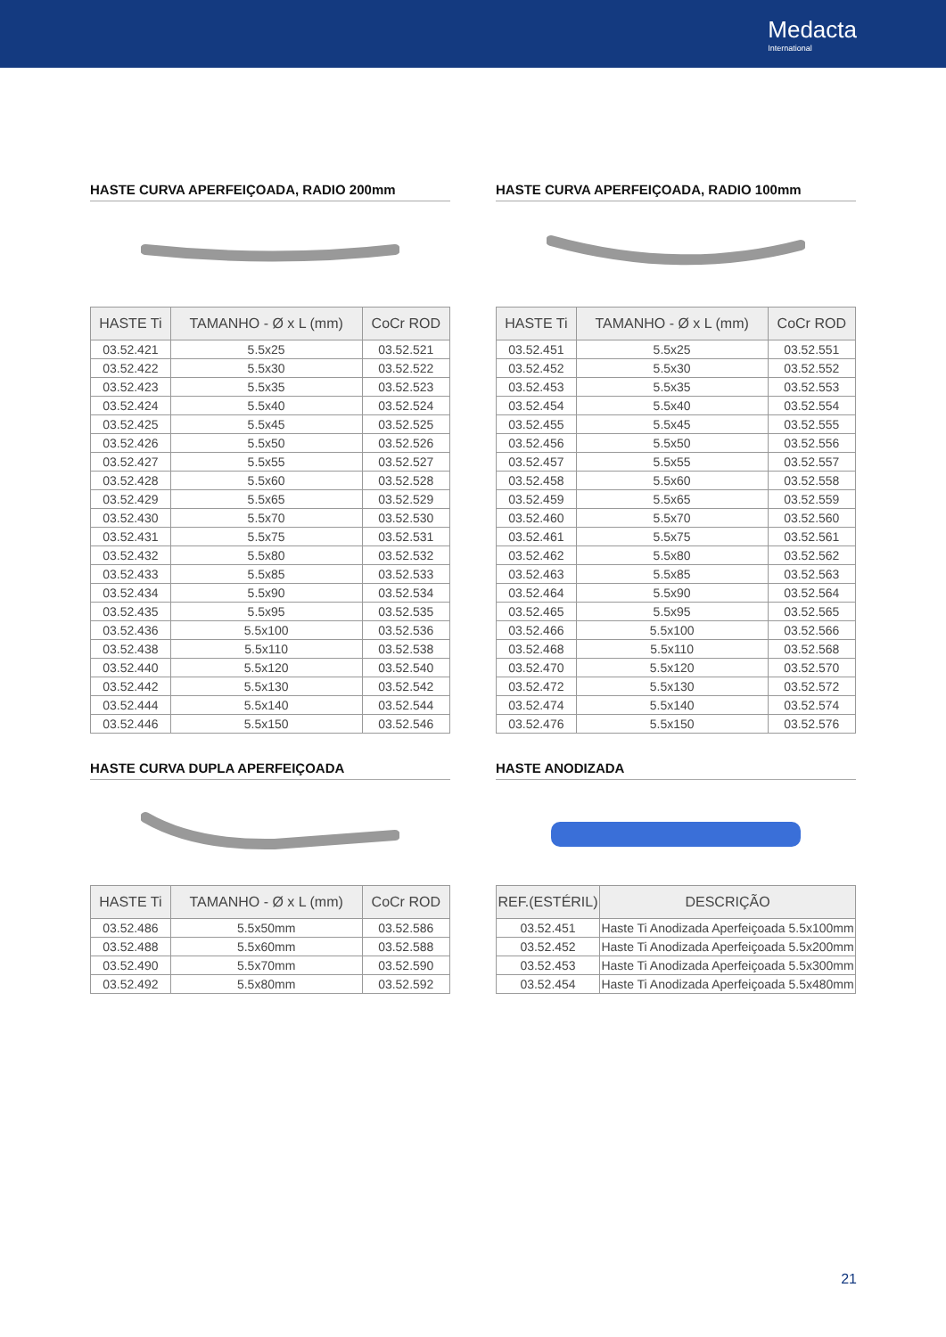Medacta
International
HASTE CURVA APERFEIÇOADA, RADIO 200mm
| HASTE Ti | TAMANHO - Ø x L (mm) | CoCr ROD |
| --- | --- | --- |
| 03.52.421 | 5.5x25 | 03.52.521 |
| 03.52.422 | 5.5x30 | 03.52.522 |
| 03.52.423 | 5.5x35 | 03.52.523 |
| 03.52.424 | 5.5x40 | 03.52.524 |
| 03.52.425 | 5.5x45 | 03.52.525 |
| 03.52.426 | 5.5x50 | 03.52.526 |
| 03.52.427 | 5.5x55 | 03.52.527 |
| 03.52.428 | 5.5x60 | 03.52.528 |
| 03.52.429 | 5.5x65 | 03.52.529 |
| 03.52.430 | 5.5x70 | 03.52.530 |
| 03.52.431 | 5.5x75 | 03.52.531 |
| 03.52.432 | 5.5x80 | 03.52.532 |
| 03.52.433 | 5.5x85 | 03.52.533 |
| 03.52.434 | 5.5x90 | 03.52.534 |
| 03.52.435 | 5.5x95 | 03.52.535 |
| 03.52.436 | 5.5x100 | 03.52.536 |
| 03.52.438 | 5.5x110 | 03.52.538 |
| 03.52.440 | 5.5x120 | 03.52.540 |
| 03.52.442 | 5.5x130 | 03.52.542 |
| 03.52.444 | 5.5x140 | 03.52.544 |
| 03.52.446 | 5.5x150 | 03.52.546 |
HASTE CURVA APERFEIÇOADA, RADIO 100mm
| HASTE Ti | TAMANHO - Ø x L (mm) | CoCr ROD |
| --- | --- | --- |
| 03.52.451 | 5.5x25 | 03.52.551 |
| 03.52.452 | 5.5x30 | 03.52.552 |
| 03.52.453 | 5.5x35 | 03.52.553 |
| 03.52.454 | 5.5x40 | 03.52.554 |
| 03.52.455 | 5.5x45 | 03.52.555 |
| 03.52.456 | 5.5x50 | 03.52.556 |
| 03.52.457 | 5.5x55 | 03.52.557 |
| 03.52.458 | 5.5x60 | 03.52.558 |
| 03.52.459 | 5.5x65 | 03.52.559 |
| 03.52.460 | 5.5x70 | 03.52.560 |
| 03.52.461 | 5.5x75 | 03.52.561 |
| 03.52.462 | 5.5x80 | 03.52.562 |
| 03.52.463 | 5.5x85 | 03.52.563 |
| 03.52.464 | 5.5x90 | 03.52.564 |
| 03.52.465 | 5.5x95 | 03.52.565 |
| 03.52.466 | 5.5x100 | 03.52.566 |
| 03.52.468 | 5.5x110 | 03.52.568 |
| 03.52.470 | 5.5x120 | 03.52.570 |
| 03.52.472 | 5.5x130 | 03.52.572 |
| 03.52.474 | 5.5x140 | 03.52.574 |
| 03.52.476 | 5.5x150 | 03.52.576 |
HASTE CURVA DUPLA APERFEIÇOADA
| HASTE Ti | TAMANHO - Ø x L (mm) | CoCr ROD |
| --- | --- | --- |
| 03.52.486 | 5.5x50mm | 03.52.586 |
| 03.52.488 | 5.5x60mm | 03.52.588 |
| 03.52.490 | 5.5x70mm | 03.52.590 |
| 03.52.492 | 5.5x80mm | 03.52.592 |
HASTE ANODIZADA
| REF.(ESTÉRIL) | DESCRIÇÃO |
| --- | --- |
| 03.52.451 | Haste Ti Anodizada Aperfeiçoada 5.5x100mm |
| 03.52.452 | Haste Ti Anodizada Aperfeiçoada 5.5x200mm |
| 03.52.453 | Haste Ti Anodizada Aperfeiçoada 5.5x300mm |
| 03.52.454 | Haste Ti Anodizada Aperfeiçoada 5.5x480mm |
21